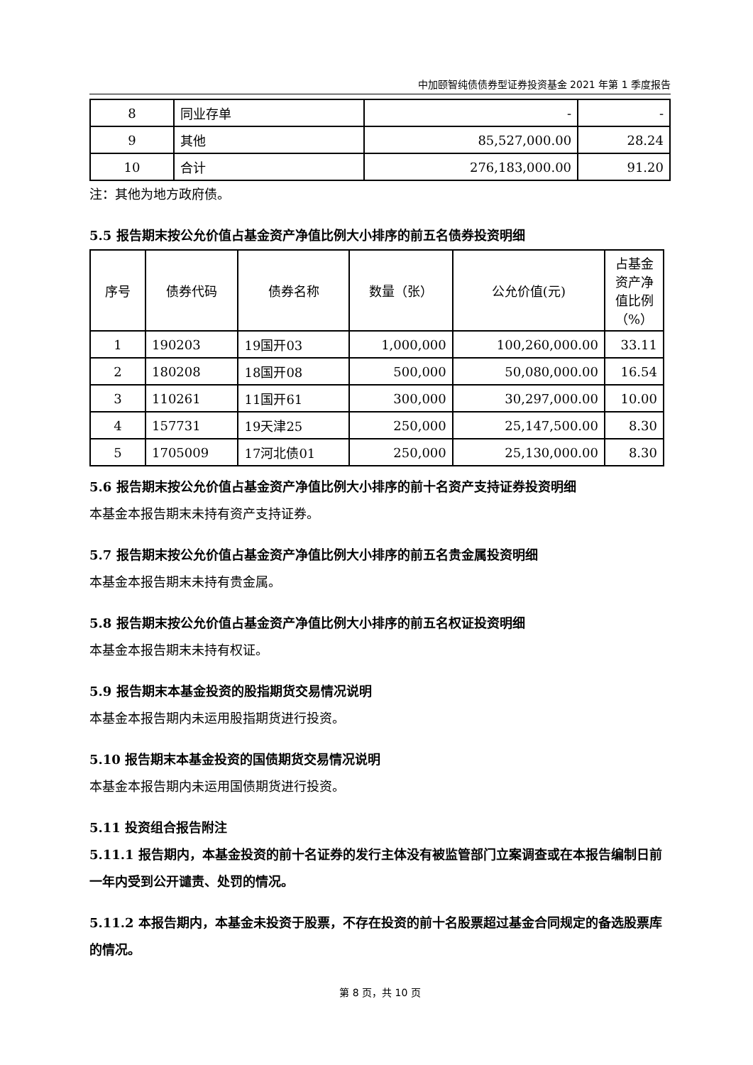中加颐智纯债债券型证券投资基金 2021 年第 1 季度报告
| 8 | 同业存单 | - | - |
| 9 | 其他 | 85,527,000.00 | 28.24 |
| 10 | 合计 | 276,183,000.00 | 91.20 |
注：其他为地方政府债。
5.5 报告期末按公允价值占基金资产净值比例大小排序的前五名债券投资明细
| 序号 | 债券代码 | 债券名称 | 数量（张） | 公允价值(元) | 占基金资产净值比例（%） |
| --- | --- | --- | --- | --- | --- |
| 1 | 190203 | 19国开03 | 1,000,000 | 100,260,000.00 | 33.11 |
| 2 | 180208 | 18国开08 | 500,000 | 50,080,000.00 | 16.54 |
| 3 | 110261 | 11国开61 | 300,000 | 30,297,000.00 | 10.00 |
| 4 | 157731 | 19天津25 | 250,000 | 25,147,500.00 | 8.30 |
| 5 | 1705009 | 17河北债01 | 250,000 | 25,130,000.00 | 8.30 |
5.6 报告期末按公允价值占基金资产净值比例大小排序的前十名资产支持证券投资明细
本基金本报告期末未持有资产支持证券。
5.7 报告期末按公允价值占基金资产净值比例大小排序的前五名贵金属投资明细
本基金本报告期末未持有贵金属。
5.8 报告期末按公允价值占基金资产净值比例大小排序的前五名权证投资明细
本基金本报告期末未持有权证。
5.9 报告期末本基金投资的股指期货交易情况说明
本基金本报告期内未运用股指期货进行投资。
5.10 报告期末本基金投资的国债期货交易情况说明
本基金本报告期内未运用国债期货进行投资。
5.11 投资组合报告附注
5.11.1 报告期内，本基金投资的前十名证券的发行主体没有被监管部门立案调查或在本报告编制日前一年内受到公开谴责、处罚的情况。
5.11.2 本报告期内，本基金未投资于股票，不存在投资的前十名股票超过基金合同规定的备选股票库的情况。
第 8 页，共 10 页